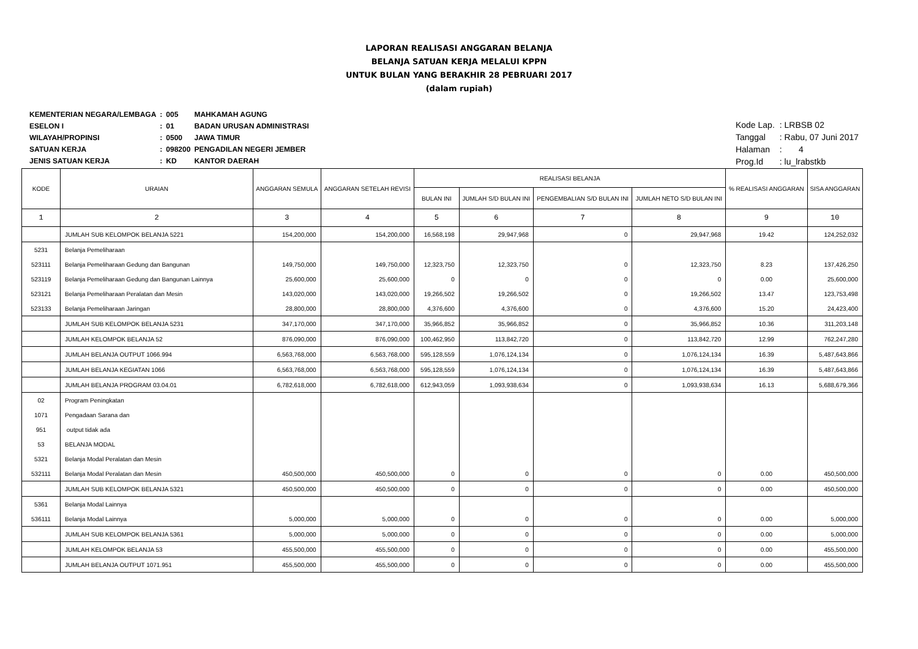LAPORAN REALISASI ANGGARAN BELANJA
BELANJA SATUAN KERJA MELALUI KPPN
UNTUK BULAN YANG BERAKHIR 28 PEBRUARI 2017
(dalam rupiah)
| KEMENTERIAN NEGARA/LEMBAGA | : | 005 | MAHKAMAH AGUNG |
| ESELON I | : | 01 | BADAN URUSAN ADMINISTRASI |
| WILAYAH/PROPINSI | : | 0500 | JAWA TIMUR |
| SATUAN KERJA | : | 098200 | PENGADILAN NEGERI JEMBER |
| JENIS SATUAN KERJA | : | KD | KANTOR DAERAH |
| Kode Lap. | : LRBSB 02 |
| Tanggal | : Rabu, 07 Juni 2017 |
| Halaman | : 4 |
| Prog.Id | : lu_lrabstkb |
| KODE | URAIAN | ANGGARAN SEMULA | ANGGARAN SETELAH REVISI | REALISASI BELANJA | | | | % REALISASI ANGGARAN | SISA ANGGARAN |
| --- | --- | --- | --- | --- | --- | --- | --- | --- | --- |
| | | | | BULAN INI | JUMLAH S/D BULAN INI | PENGEMBALIAN S/D BULAN INI | JUMLAH NETO S/D BULAN INI | | |
| 1 | 2 | 3 | 4 | 5 | 6 | 7 | 8 | 9 | 10 |
| | JUMLAH SUB KELOMPOK BELANJA 5221 | 154,200,000 | 154,200,000 | 16,568,198 | 29,947,968 | 0 | 29,947,968 | 19.42 | 124,252,032 |
| 5231 | Belanja Pemeliharaan | | | | | | | | |
| 523111 | Belanja Pemeliharaan Gedung dan Bangunan | 149,750,000 | 149,750,000 | 12,323,750 | 12,323,750 | 0 | 12,323,750 | 8.23 | 137,426,250 |
| 523119 | Belanja Pemeliharaan Gedung dan Bangunan Lainnya | 25,600,000 | 25,600,000 | 0 | 0 | 0 | 0 | 0.00 | 25,600,000 |
| 523121 | Belanja Pemeliharaan Peralatan dan Mesin | 143,020,000 | 143,020,000 | 19,266,502 | 19,266,502 | 0 | 19,266,502 | 13.47 | 123,753,498 |
| 523133 | Belanja Pemeliharaan Jaringan | 28,800,000 | 28,800,000 | 4,376,600 | 4,376,600 | 0 | 4,376,600 | 15.20 | 24,423,400 |
| | JUMLAH SUB KELOMPOK BELANJA 5231 | 347,170,000 | 347,170,000 | 35,966,852 | 35,966,852 | 0 | 35,966,852 | 10.36 | 311,203,148 |
| | JUMLAH KELOMPOK BELANJA 52 | 876,090,000 | 876,090,000 | 100,462,950 | 113,842,720 | 0 | 113,842,720 | 12.99 | 762,247,280 |
| | JUMLAH BELANJA OUTPUT 1066.994 | 6,563,768,000 | 6,563,768,000 | 595,128,559 | 1,076,124,134 | 0 | 1,076,124,134 | 16.39 | 5,487,643,866 |
| | JUMLAH BELANJA KEGIATAN 1066 | 6,563,768,000 | 6,563,768,000 | 595,128,559 | 1,076,124,134 | 0 | 1,076,124,134 | 16.39 | 5,487,643,866 |
| | JUMLAH BELANJA PROGRAM 03.04.01 | 6,782,618,000 | 6,782,618,000 | 612,943,059 | 1,093,938,634 | 0 | 1,093,938,634 | 16.13 | 5,688,679,366 |
| 02 | Program Peningkatan | | | | | | | | |
| 1071 | Pengadaan Sarana dan | | | | | | | | |
| 951 | output tidak ada | | | | | | | | |
| 53 | BELANJA MODAL | | | | | | | | |
| 5321 | Belanja Modal Peralatan dan Mesin | | | | | | | | |
| 532111 | Belanja Modal Peralatan dan Mesin | 450,500,000 | 450,500,000 | 0 | 0 | 0 | 0 | 0.00 | 450,500,000 |
| | JUMLAH SUB KELOMPOK BELANJA 5321 | 450,500,000 | 450,500,000 | 0 | 0 | 0 | 0 | 0.00 | 450,500,000 |
| 5361 | Belanja Modal Lainnya | | | | | | | | |
| 536111 | Belanja Modal Lainnya | 5,000,000 | 5,000,000 | 0 | 0 | 0 | 0 | 0.00 | 5,000,000 |
| | JUMLAH SUB KELOMPOK BELANJA 5361 | 5,000,000 | 5,000,000 | 0 | 0 | 0 | 0 | 0.00 | 5,000,000 |
| | JUMLAH KELOMPOK BELANJA 53 | 455,500,000 | 455,500,000 | 0 | 0 | 0 | 0 | 0.00 | 455,500,000 |
| | JUMLAH BELANJA OUTPUT 1071.951 | 455,500,000 | 455,500,000 | 0 | 0 | 0 | 0 | 0.00 | 455,500,000 |